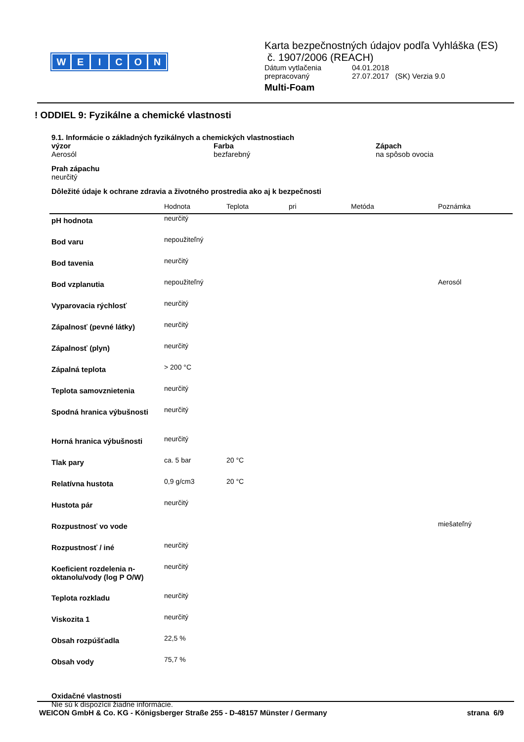WEICON
Karta bezpečnostných údajov podľa Vyhláška (ES)
č. 1907/2006 (REACH)
Dátum vytlačenia 04.01.2018
prepracovaný 27.07.2017 (SK) Verzia 9.0
Multi-Foam
! ODDIEL 9: Fyzikálne a chemické vlastnosti
9.1. Informácie o základných fyzikálnych a chemických vlastnostiach
výzor
Aerosól
Farba
bezfarebný
Zápach
na spôsob ovocia
Prah zápachu
neurčitý
Dôležité údaje k ochrane zdravia a životného prostredia ako aj k bezpečnosti
| | Hodnota | Teplota | pri | Metóda | Poznámka |
| --- | --- | --- | --- | --- | --- |
| pH hodnota | neurčitý | | | | |
| Bod varu | nepoužiteľný | | | | |
| Bod tavenia | neurčitý | | | | |
| Bod vzplanutia | nepoužiteľný | | | | Aerosól |
| Vyparovacia rýchlosť | neurčitý | | | | |
| Zápalnosť (pevné látky) | neurčitý | | | | |
| Zápalnosť (plyn) | neurčitý | | | | |
| Zápalná teplota | > 200 °C | | | | |
| Teplota samovznietenia | neurčitý | | | | |
| Spodná hranica výbušnosti | neurčitý | | | | |
| Horná hranica výbušnosti | neurčitý | | | | |
| Tlak pary | ca. 5 bar | 20 °C | | | |
| Relatívna hustota | 0,9 g/cm3 | 20 °C | | | |
| Hustota pár | neurčitý | | | | |
| Rozpustnosť vo vode | | | | | miešateľný |
| Rozpustnosť / iné | neurčitý | | | | |
| Koeficient rozdelenia n-oktanolu/vody (log P O/W) | neurčitý | | | | |
| Teplota rozkladu | neurčitý | | | | |
| Viskozita 1 | neurčitý | | | | |
| Obsah rozpúšťadla | 22,5 % | | | | |
| Obsah vody | 75,7 % | | | | |
Oxidačné vlastnosti
Nie sú k dispozícii žiadne informácie.
WEICON GmbH & Co. KG - Königsberger Straße 255 - D-48157 Münster / Germany strana 6/9